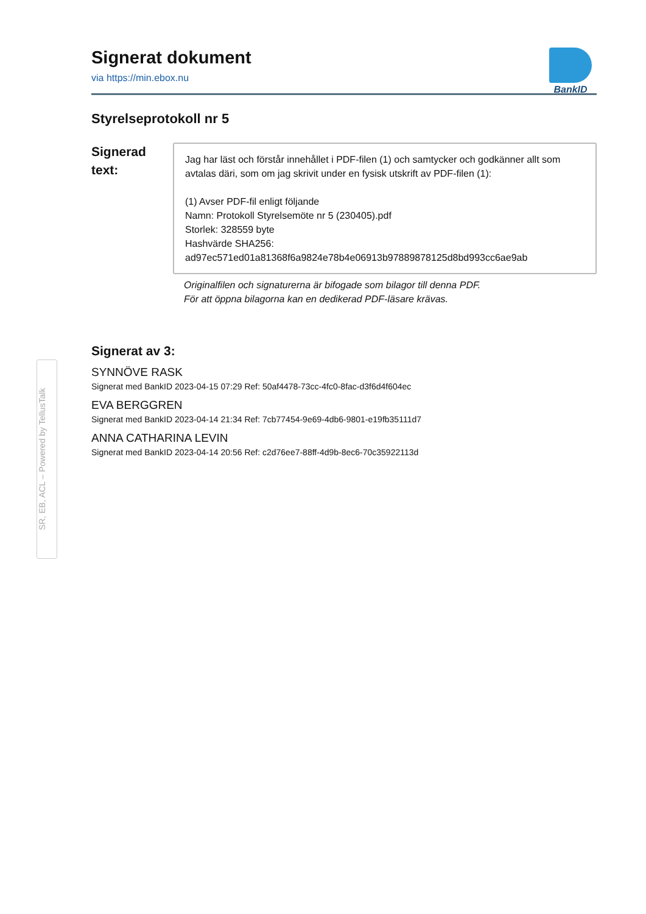SR, EB, ACL – Powered by TellusTalk
BankID
Signerat dokument
via https://min.ebox.nu
Styrelseprotokoll nr 5
Signerad
text:
Jag har läst och förstår innehållet i PDF-filen (1) och samtycker och godkänner allt som avtalas däri, som om jag skrivit under en fysisk utskrift av PDF-filen (1):
(1) Avser PDF-fil enligt följande
Namn: Protokoll Styrelsemöte nr 5 (230405).pdf
Storlek: 328559 byte
Hashvärde SHA256:
ad97ec571ed01a81368f6a9824e78b4e06913b97889878125d8bd993cc6ae9ab
Originalfilen och signaturerna är bifogade som bilagor till denna PDF.
För att öppna bilagorna kan en dedikerad PDF-läsare krävas.
Signerat av 3:
SYNNÖVE RASK
Signerat med BankID 2023-04-15 07:29 Ref: 50af4478-73cc-4fc0-8fac-d3f6d4f604ec
EVA BERGGREN
Signerat med BankID 2023-04-14 21:34 Ref: 7cb77454-9e69-4db6-9801-e19fb35111d7
ANNA CATHARINA LEVIN
Signerat med BankID 2023-04-14 20:56 Ref: c2d76ee7-88ff-4d9b-8ec6-70c35922113d